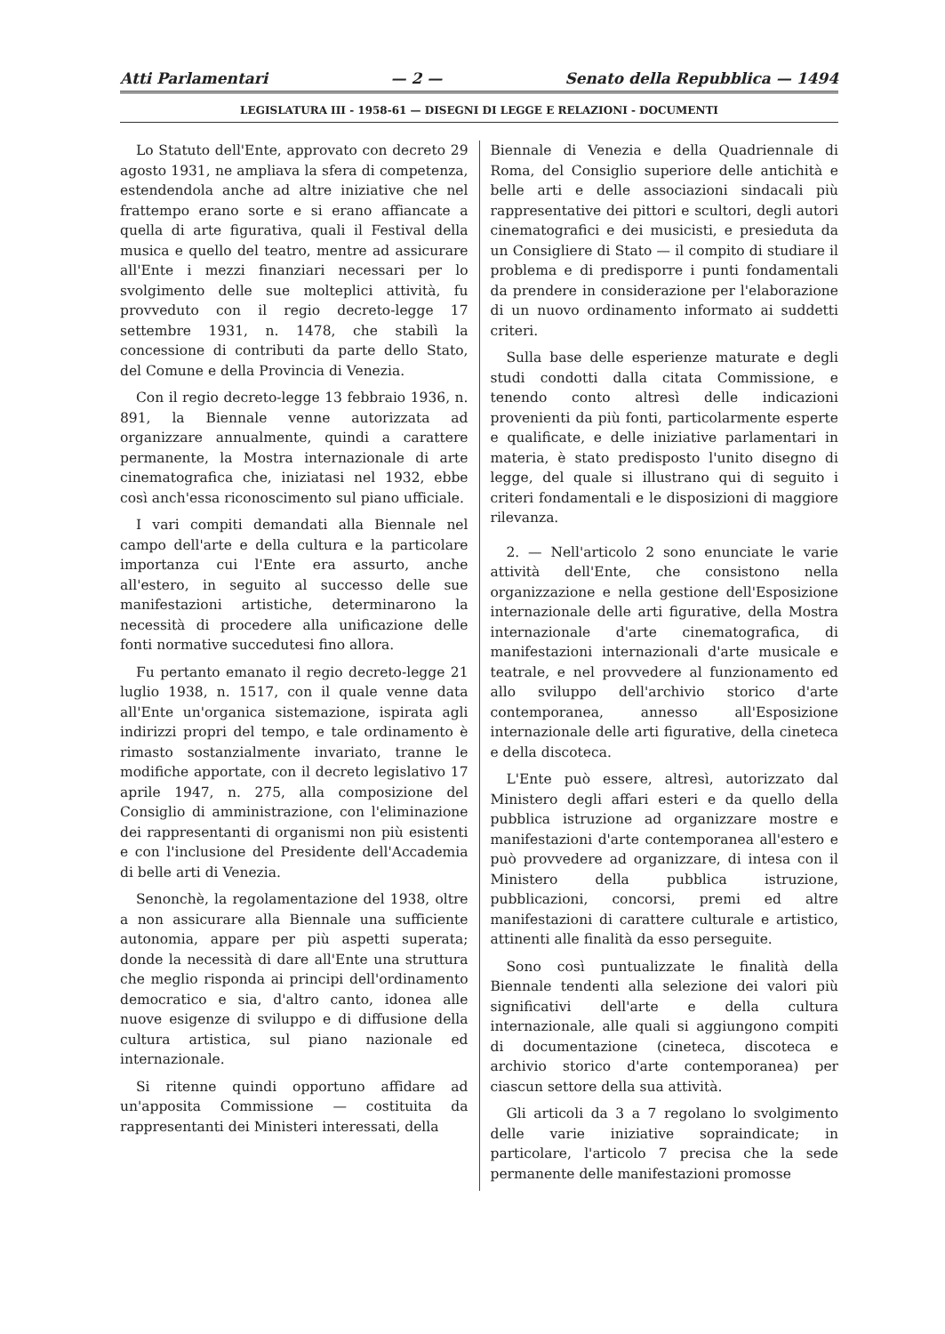Atti Parlamentari — 2 — Senato della Repubblica — 1494
LEGISLATURA III - 1958-61 — DISEGNI DI LEGGE E RELAZIONI - DOCUMENTI
Lo Statuto dell'Ente, approvato con decreto 29 agosto 1931, ne ampliava la sfera di competenza, estendendola anche ad altre iniziative che nel frattempo erano sorte e si erano affiancate a quella di arte figurativa, quali il Festival della musica e quello del teatro, mentre ad assicurare all'Ente i mezzi finanziari necessari per lo svolgimento delle sue molteplici attività, fu provveduto con il regio decreto-legge 17 settembre 1931, n. 1478, che stabilì la concessione di contributi da parte dello Stato, del Comune e della Provincia di Venezia.
Con il regio decreto-legge 13 febbraio 1936, n. 891, la Biennale venne autorizzata ad organizzare annualmente, quindi a carattere permanente, la Mostra internazionale di arte cinematografica che, iniziatasi nel 1932, ebbe così anch'essa riconoscimento sul piano ufficiale.
I vari compiti demandati alla Biennale nel campo dell'arte e della cultura e la particolare importanza cui l'Ente era assurto, anche all'estero, in seguito al successo delle sue manifestazioni artistiche, determinarono la necessità di procedere alla unificazione delle fonti normative succedutesi fino allora.
Fu pertanto emanato il regio decreto-legge 21 luglio 1938, n. 1517, con il quale venne data all'Ente un'organica sistemazione, ispirata agli indirizzi propri del tempo, e tale ordinamento è rimasto sostanzialmente invariato, tranne le modifiche apportate, con il decreto legislativo 17 aprile 1947, n. 275, alla composizione del Consiglio di amministrazione, con l'eliminazione dei rappresentanti di organismi non più esistenti e con l'inclusione del Presidente dell'Accademia di belle arti di Venezia.
Senonchè, la regolamentazione del 1938, oltre a non assicurare alla Biennale una sufficiente autonomia, appare per più aspetti superata; donde la necessità di dare all'Ente una struttura che meglio risponda ai principi dell'ordinamento democratico e sia, d'altro canto, idonea alle nuove esigenze di sviluppo e di diffusione della cultura artistica, sul piano nazionale ed internazionale.
Si ritenne quindi opportuno affidare ad un'apposita Commissione — costituita da rappresentanti dei Ministeri interessati, della
Biennale di Venezia e della Quadriennale di Roma, del Consiglio superiore delle antichità e belle arti e delle associazioni sindacali più rappresentative dei pittori e scultori, degli autori cinematografici e dei musicisti, e presieduta da un Consigliere di Stato — il compito di studiare il problema e di predisporre i punti fondamentali da prendere in considerazione per l'elaborazione di un nuovo ordinamento informato ai suddetti criteri.
Sulla base delle esperienze maturate e degli studi condotti dalla citata Commissione, e tenendo conto altresì delle indicazioni provenienti da più fonti, particolarmente esperte e qualificate, e delle iniziative parlamentari in materia, è stato predisposto l'unito disegno di legge, del quale si illustrano qui di seguito i criteri fondamentali e le disposizioni di maggiore rilevanza.
2. — Nell'articolo 2 sono enunciate le varie attività dell'Ente, che consistono nella organizzazione e nella gestione dell'Esposizione internazionale delle arti figurative, della Mostra internazionale d'arte cinematografica, di manifestazioni internazionali d'arte musicale e teatrale, e nel provvedere al funzionamento ed allo sviluppo dell'archivio storico d'arte contemporanea, annesso all'Esposizione internazionale delle arti figurative, della cineteca e della discoteca.
L'Ente può essere, altresì, autorizzato dal Ministero degli affari esteri e da quello della pubblica istruzione ad organizzare mostre e manifestazioni d'arte contemporanea all'estero e può provvedere ad organizzare, di intesa con il Ministero della pubblica istruzione, pubblicazioni, concorsi, premi ed altre manifestazioni di carattere culturale e artistico, attinenti alle finalità da esso perseguite.
Sono così puntualizzate le finalità della Biennale tendenti alla selezione dei valori più significativi dell'arte e della cultura internazionale, alle quali si aggiungono compiti di documentazione (cineteca, discoteca e archivio storico d'arte contemporanea) per ciascun settore della sua attività.
Gli articoli da 3 a 7 regolano lo svolgimento delle varie iniziative sopraindicate; in particolare, l'articolo 7 precisa che la sede permanente delle manifestazioni promosse